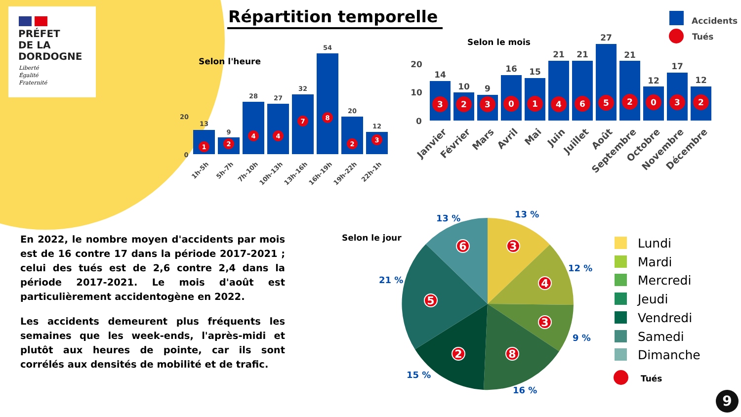PRÉFET
DE LA
DORDOGNE
Liberté
Égalité
Fraternité
Répartition temporelle
Selon l'heure
Selon le mois
Selon le jour
20
0
13
9
28
27
32
54
20
12
20
10
0
14
10
9
16
15
21
21
27
21
12
17
12
1
2
4
4
7
8
2
3
3
2
3
0
1
4
6
5
2
0
3
2
1h-5h
5h-7h
7h-10h
10h-13h
13h-16h
16h-19h
19h-22h
22h-1h
Janvier
Février
Mars
Avril
Mai
Juin
Juillet
Août
Septembre
Octobre
Novembre
Décembre
Accidents
Tués
3
4
3
8
2
5
6
13 %
12 %
9 %
16 %
15 %
21 %
13 %
Lundi
Mardi
Mercredi
Jeudi
Vendredi
Samedi
Dimanche
Tués
En 2022, le nombre moyen d'accidents par mois est de 16 contre 17 dans la période 2017-2021 ; celui des tués est de 2,6 contre 2,4 dans la période 2017-2021. Le mois d'août est particulièrement accidentogène en 2022.
Les accidents demeurent plus fréquents les semaines que les week-ends, l'après-midi et plutôt aux heures de pointe, car ils sont corrélés aux densités de mobilité et de trafic.
9